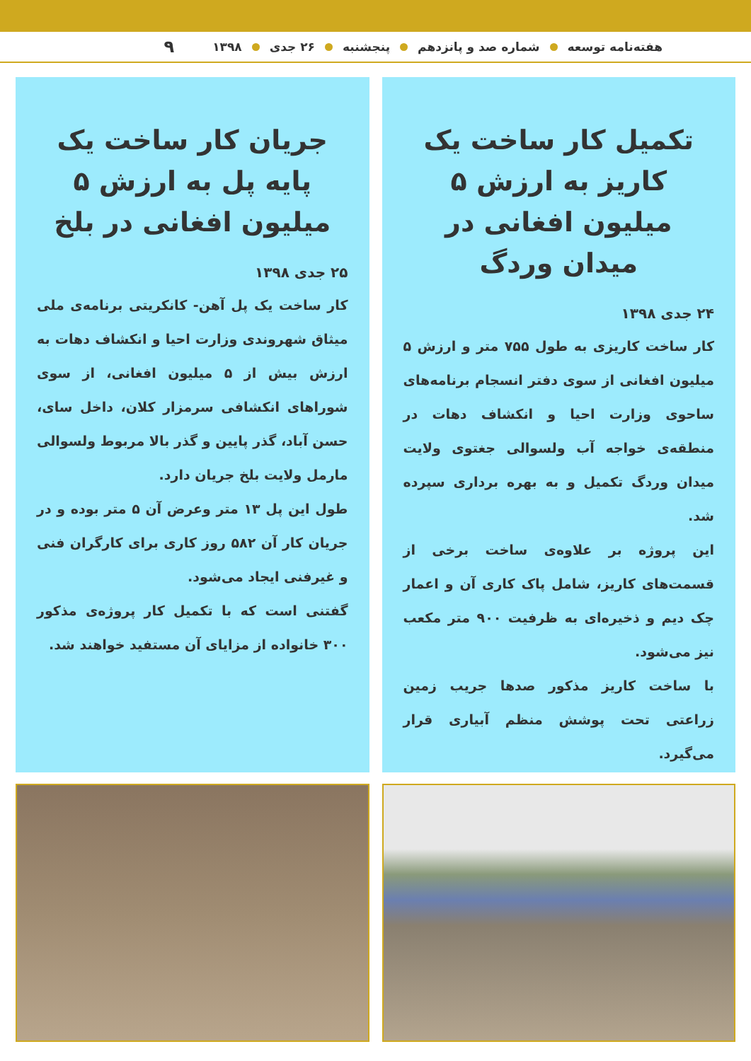هفته‌نامه توسعه شماره صد و پانزدهم پنجشنبه ۲۶ جدی ۱۳۹۸ ۹
تکمیل کار ساخت یک کاریز به ارزش ۵ میلیون افغانی در میدان وردگ
۲۴ جدی ۱۳۹۸
کار ساخت کاریزی به طول ۷۵۵ متر و ارزش ۵ میلیون افغانی از سوی دفتر انسجام برنامه‌های ساحوی وزارت احیا و انکشاف دهات در منطقه‌ی خواجه آب ولسوالی جغتوی ولایت میدان وردگ تکمیل و به بهره برداری سپرده شد.
این پروژه بر علاوه‌ی ساخت برخی از قسمت‌های کاریز، شامل پاک کاری آن و اعمار چک دیم و ذخیره‌ای به ظرفیت ۹۰۰ متر مکعب نیز می‌شود.
با ساخت کاریز مذکور صدها جریب زمین زراعتی تحت پوشش منظم آبیاری قرار می‌گیرد.
جریان کار ساخت یک پایه پل به ارزش ۵ میلیون افغانی در بلخ
۲۵ جدی ۱۳۹۸
کار ساخت یک پل آهن- کانکریتی برنامه‌ی ملی میثاق شهروندی وزارت احیا و انکشاف دهات به ارزش بیش از ۵ میلیون افغانی، از سوی شوراهای انکشافی سرمزار کلان، داخل سای، حسن آباد، گذر پایین و گذر بالا مربوط ولسوالی مارمل ولایت بلخ جریان دارد.
طول این پل ۱۳ متر وعرض آن ۵ متر بوده و در جریان کار آن ۵۸۲ روز کاری برای کارگران فنی و غیرفنی ایجاد می‌شود.
گفتنی است که با تکمیل کار پروژه‌ی مذکور ۳۰۰ خانواده از مزایای آن مستفید خواهند شد.